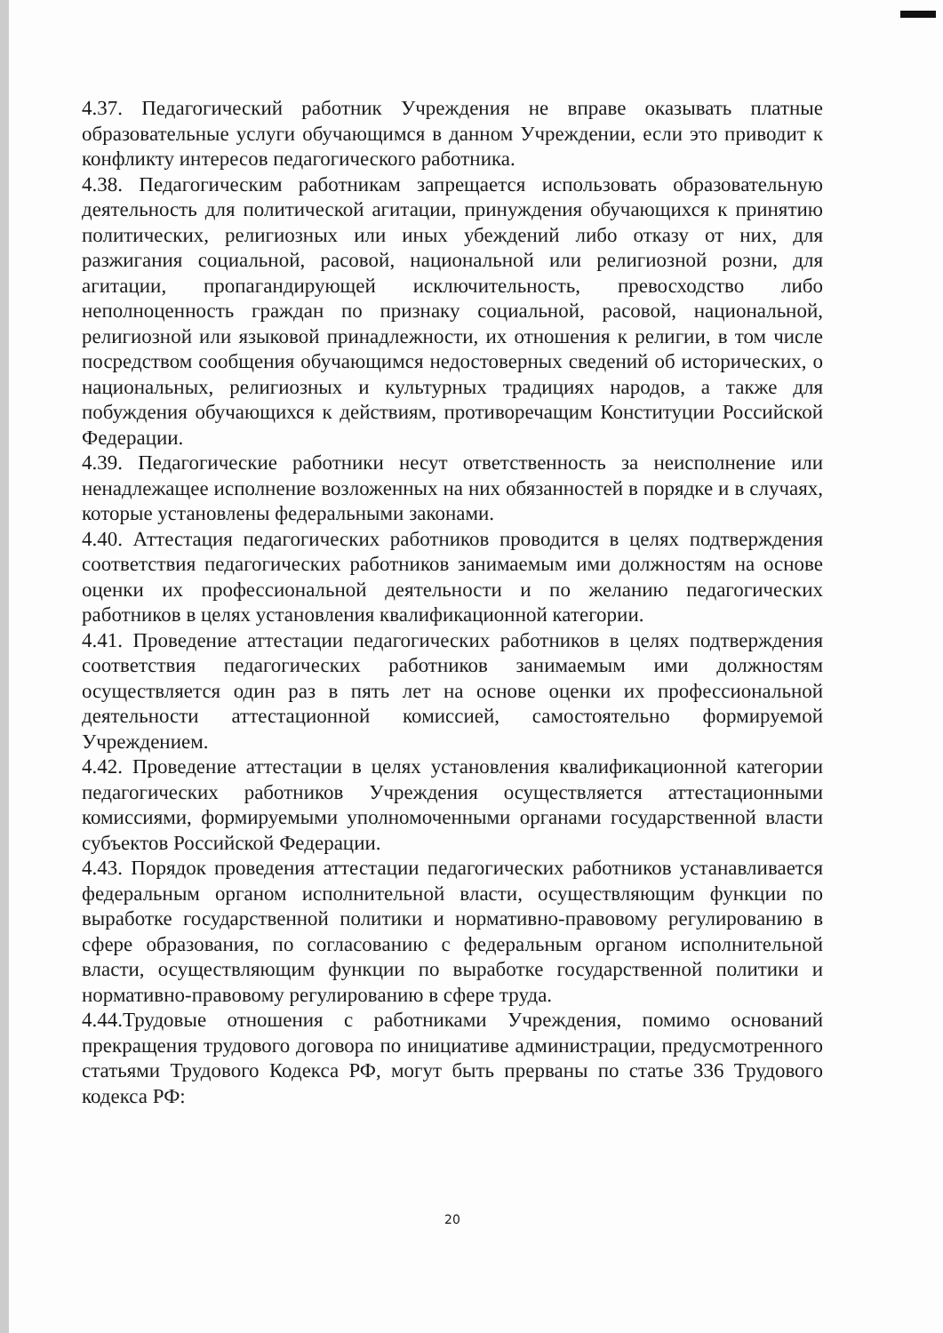4.37. Педагогический работник Учреждения не вправе оказывать платные образовательные услуги обучающимся в данном Учреждении, если это приводит к конфликту интересов педагогического работника.
4.38. Педагогическим работникам запрещается использовать образовательную деятельность для политической агитации, принуждения обучающихся к принятию политических, религиозных или иных убеждений либо отказу от них, для разжигания социальной, расовой, национальной или религиозной розни, для агитации, пропагандирующей исключительность, превосходство либо неполноценность граждан по признаку социальной, расовой, национальной, религиозной или языковой принадлежности, их отношения к религии, в том числе посредством сообщения обучающимся недостоверных сведений об исторических, о национальных, религиозных и культурных традициях народов, а также для побуждения обучающихся к действиям, противоречащим Конституции Российской Федерации.
4.39. Педагогические работники несут ответственность за неисполнение или ненадлежащее исполнение возложенных на них обязанностей в порядке и в случаях, которые установлены федеральными законами.
4.40. Аттестация педагогических работников проводится в целях подтверждения соответствия педагогических работников занимаемым ими должностям на основе оценки их профессиональной деятельности и по желанию педагогических работников в целях установления квалификационной категории.
4.41. Проведение аттестации педагогических работников в целях подтверждения соответствия педагогических работников занимаемым ими должностям осуществляется один раз в пять лет на основе оценки их профессиональной деятельности аттестационной комиссией, самостоятельно формируемой Учреждением.
4.42. Проведение аттестации в целях установления квалификационной категории педагогических работников Учреждения осуществляется аттестационными комиссиями, формируемыми уполномоченными органами государственной власти субъектов Российской Федерации.
4.43. Порядок проведения аттестации педагогических работников устанавливается федеральным органом исполнительной власти, осуществляющим функции по выработке государственной политики и нормативно-правовому регулированию в сфере образования, по согласованию с федеральным органом исполнительной власти, осуществляющим функции по выработке государственной политики и нормативно-правовому регулированию в сфере труда.
4.44.Трудовые отношения с работниками Учреждения, помимо оснований прекращения трудового договора по инициативе администрации, предусмотренного статьями Трудового Кодекса РФ, могут быть прерваны по статье 336 Трудового кодекса РФ:
20